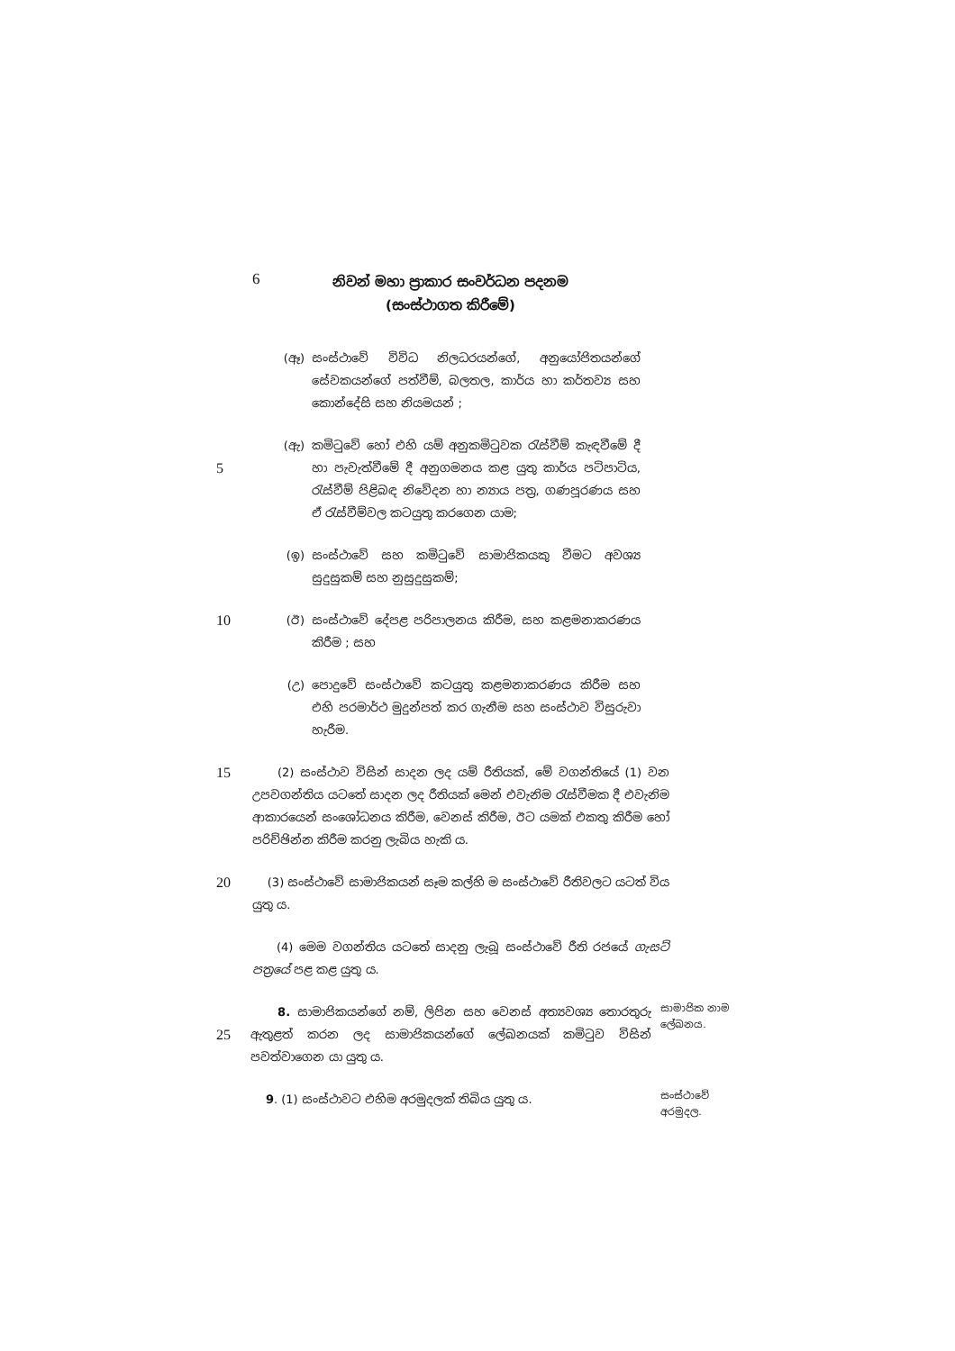6
නිවන් මහා ප්‍රාකාර සංවර්ධන පදනම
(සංස්ථාගත කිරීමේ)
(ඈ) සංස්ථාවේ විවිධ නිලධරයන්ගේ, අනුයෝජිතයන්ගේ සේවකයන්ගේ පත්වීම්, බලතල, කාර්ය හා කර්තව්‍ය සහ කොන්දේසි සහ නියමයන් ;
5
(ඇ) කමිටුවේ හෝ එහි යම් අනුකමිටුවක රැස්වීම් කැඳවීමේ දී හා පැවැත්වීමේ දී අනුගමනය කළ යුතු කාර්ය පටිපාටිය, රැස්වීම් පිළිබඳ නිවේදන හා න්‍යාය පත්‍ර, ගණපූරණය සහ ඒ රැස්වීම්වල කටයුතු කරගෙන යාම;
(ඉ) සංස්ථාවේ සහ කමිටුවේ සාමාජිකයකු වීමට අවශ්‍ය සුදුසුකම් සහ නුසුදුසුකම්;
10
(ඊ) සංස්ථාවේ දේපළ පරිපාලනය කිරීම, සහ කළමනාකරණය කිරීම ; සහ
(උ) පොදුවේ සංස්ථාවේ කටයුතු කළමනාකරණය කිරීම සහ එහි පරමාර්ථ මුදුන්පත් කර ගැනීම සහ සංස්ථාව විසුරුවා හැරීම.
15 (2) සංස්ථාව විසින් සාදන ලද යම් රීතියක්, මේ වගන්තියේ (1) වන උපවගන්තිය යටතේ සාදන ලද රීතියක් මෙන් එවැනිම රැස්වීමක දී එවැනිම ආකාරයෙන් සංශෝධනය කිරීම, වෙනස් කිරීම, ඊට යමක් එකතු කිරීම හෝ පරිච්ඡින්න කිරීම කරනු ලැබිය හැකි ය.
20 (3) සංස්ථාවේ සාමාජිකයන් සෑම කල්හි ම සංස්ථාවේ රීතිවලට යටත් විය යුතු ය.
(4) මෙම වගන්තිය යටතේ සාදනු ලැබූ සංස්ථාවේ රීති රජයේ ගැසට් පත්‍රයේ පළ කළ යුතු ය.
25 8. සාමාජිකයන්ගේ නම්, ලිපින සහ වෙනස් අත්‍යවශ්‍ය තොරතුරු ඇතුළත් කරන ලද සාමාජිකයන්ගේ ලේඛනයක් කමිටුව විසින් පවත්වාගෙන යා යුතු ය. සාමාජික නාම ලේඛනය.
9. (1) සංස්ථාවට එහිම අරමුදලක් තිබිය යුතු ය. සංස්ථාවේ අරමුදල.